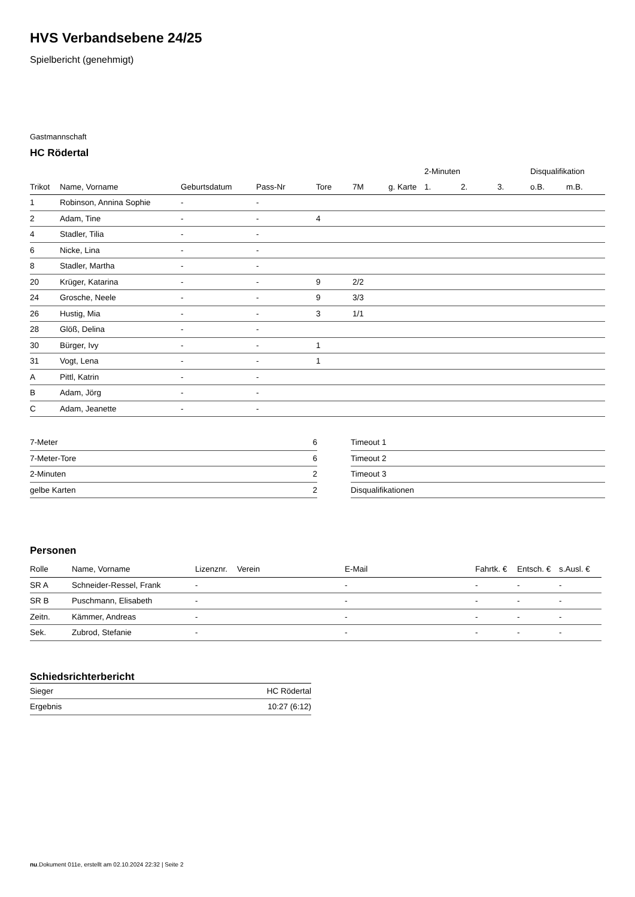HVS Verbandsebene 24/25
Spielbericht (genehmigt)
Gastmannschaft
HC Rödertal
| | | | | | | | 2-Minuten | | | Disqualifikation | |
| --- | --- | --- | --- | --- | --- | --- | --- | --- | --- | --- | --- |
| Trikot | Name, Vorname | Geburtsdatum | Pass-Nr | Tore | 7M | g. Karte | 1. | 2. | 3. | o.B. | m.B. |
| 1 | Robinson, Annina Sophie | - | - | | | | | | | | |
| 2 | Adam, Tine | - | - | 4 | | | | | | | |
| 4 | Stadler, Tilia | - | - | | | | | | | | |
| 6 | Nicke, Lina | - | - | | | | | | | | |
| 8 | Stadler, Martha | - | - | | | | | | | | |
| 20 | Krüger, Katarina | - | - | 9 | 2/2 | | | | | | |
| 24 | Grosche, Neele | - | - | 9 | 3/3 | | | | | | |
| 26 | Hustig, Mia | - | - | 3 | 1/1 | | | | | | |
| 28 | Glöß, Delina | - | - | | | | | | | | |
| 30 | Bürger, Ivy | - | - | 1 | | | | | | | |
| 31 | Vogt, Lena | - | - | 1 | | | | | | | |
| A | Pittl, Katrin | - | - | | | | | | | | |
| B | Adam, Jörg | - | - | | | | | | | | |
| C | Adam, Jeanette | - | - | | | | | | | | |
| 7-Meter | 6 |
| 7-Meter-Tore | 6 |
| 2-Minuten | 2 |
| gelbe Karten | 2 |
| Timeout 1 |
| Timeout 2 |
| Timeout 3 |
| Disqualifikationen |
Personen
| Rolle | Name, Vorname | Lizenznr. | Verein | E-Mail | Fahrtk. € | Entsch. € | s.Ausl. € |
| --- | --- | --- | --- | --- | --- | --- | --- |
| SR A | Schneider-Ressel, Frank | - | | - | - | - | - |
| SR B | Puschmann, Elisabeth | - | | - | - | - | - |
| Zeitn. | Kämmer, Andreas | - | | - | - | - | - |
| Sek. | Zubrod, Stefanie | - | | - | - | - | - |
Schiedsrichterbericht
| Sieger | HC Rödertal |
| Ergebnis | 10:27 (6:12) |
nu.Dokument 011e, erstellt am 02.10.2024 22:32 | Seite 2